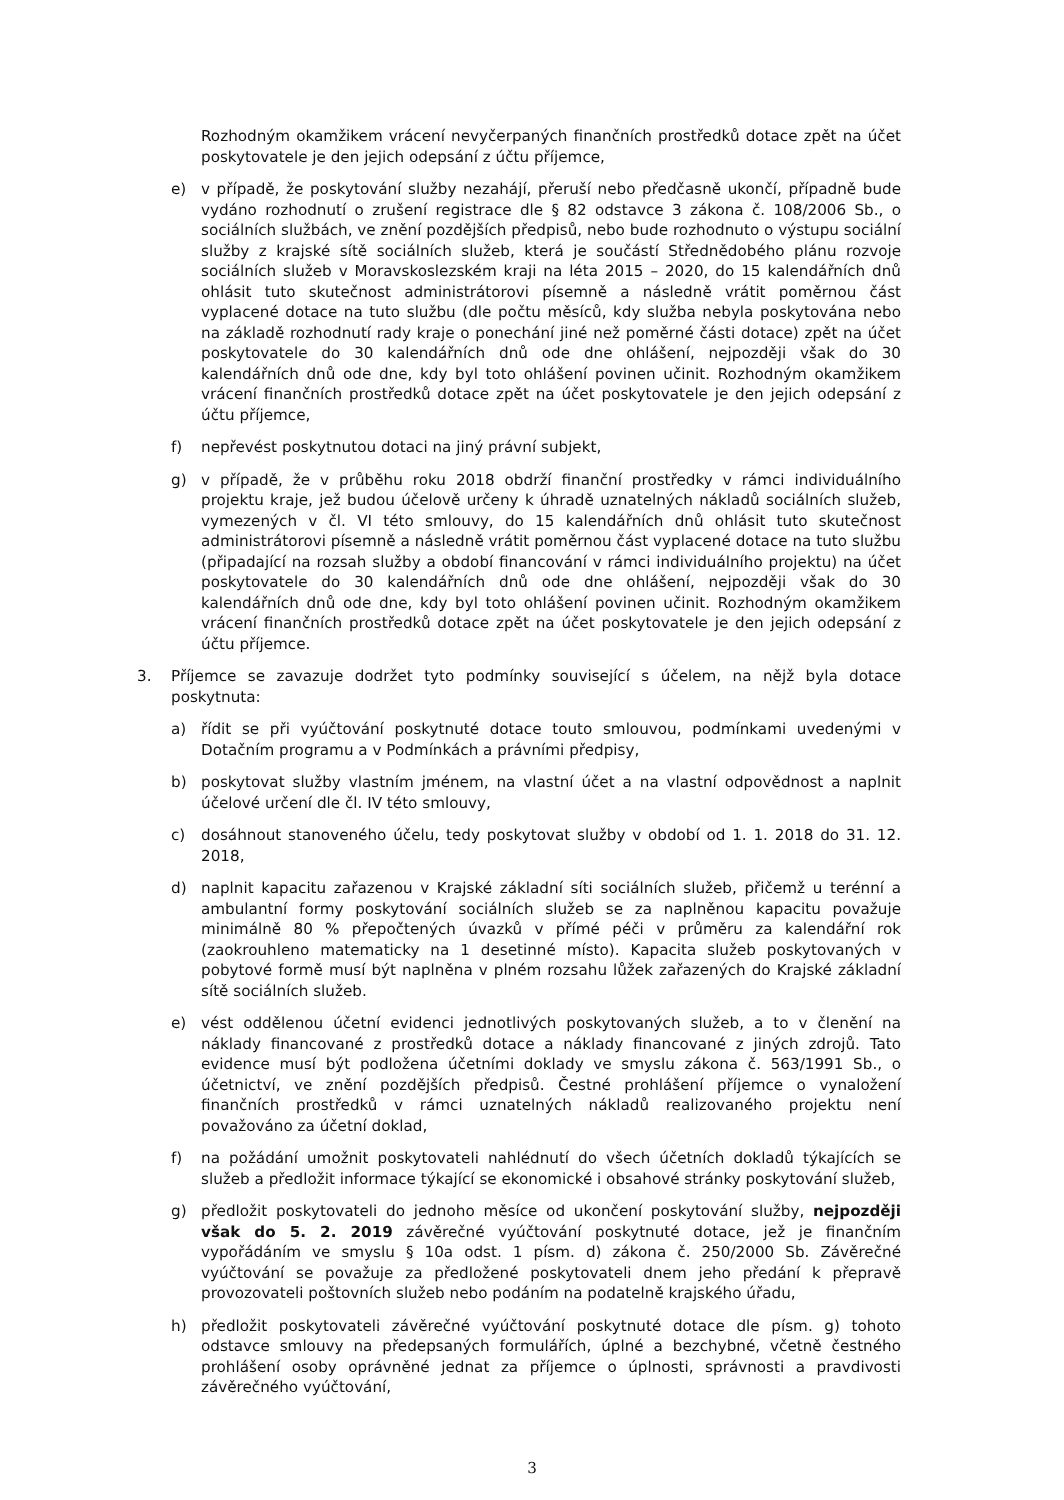Rozhodným okamžikem vrácení nevyčerpaných finančních prostředků dotace zpět na účet poskytovatele je den jejich odepsání z účtu příjemce,
e) v případě, že poskytování služby nezahájí, přeruší nebo předčasně ukončí, případně bude vydáno rozhodnutí o zrušení registrace dle § 82 odstavce 3 zákona č. 108/2006 Sb., o sociálních službách, ve znění pozdějších předpisů, nebo bude rozhodnuto o výstupu sociální služby z krajské sítě sociálních služeb, která je součástí Střednědobého plánu rozvoje sociálních služeb v Moravskoslezském kraji na léta 2015 – 2020, do 15 kalendářních dnů ohlásit tuto skutečnost administrátorovi písemně a následně vrátit poměrnou část vyplacené dotace na tuto službu (dle počtu měsíců, kdy služba nebyla poskytována nebo na základě rozhodnutí rady kraje o ponechání jiné než poměrné části dotace) zpět na účet poskytovatele do 30 kalendářních dnů ode dne ohlášení, nejpozději však do 30 kalendářních dnů ode dne, kdy byl toto ohlášení povinen učinit. Rozhodným okamžikem vrácení finančních prostředků dotace zpět na účet poskytovatele je den jejich odepsání z účtu příjemce,
f) nepřevést poskytnutou dotaci na jiný právní subjekt,
g) v případě, že v průběhu roku 2018 obdrží finanční prostředky v rámci individuálního projektu kraje, jež budou účelově určeny k úhradě uznatelných nákladů sociálních služeb, vymezených v čl. VI této smlouvy, do 15 kalendářních dnů ohlásit tuto skutečnost administrátorovi písemně a následně vrátit poměrnou část vyplacené dotace na tuto službu (připadající na rozsah služby a období financování v rámci individuálního projektu) na účet poskytovatele do 30 kalendářních dnů ode dne ohlášení, nejpozději však do 30 kalendářních dnů ode dne, kdy byl toto ohlášení povinen učinit. Rozhodným okamžikem vrácení finančních prostředků dotace zpět na účet poskytovatele je den jejich odepsání z účtu příjemce.
3. Příjemce se zavazuje dodržet tyto podmínky související s účelem, na nějž byla dotace poskytnuta:
a) řídit se při vyúčtování poskytnuté dotace touto smlouvou, podmínkami uvedenými v Dotačním programu a v Podmínkách a právními předpisy,
b) poskytovat služby vlastním jménem, na vlastní účet a na vlastní odpovědnost a naplnit účelové určení dle čl. IV této smlouvy,
c) dosáhnout stanoveného účelu, tedy poskytovat služby v období od 1. 1. 2018 do 31. 12. 2018,
d) naplnit kapacitu zařazenou v Krajské základní síti sociálních služeb, přičemž u terénní a ambulantní formy poskytování sociálních služeb se za naplněnou kapacitu považuje minimálně 80 % přepočtených úvazků v přímé péči v průměru za kalendářní rok (zaokrouhleno matematicky na 1 desetinné místo). Kapacita služeb poskytovaných v pobytové formě musí být naplněna v plném rozsahu lůžek zařazených do Krajské základní sítě sociálních služeb.
e) vést oddělenou účetní evidenci jednotlivých poskytovaných služeb, a to v členění na náklady financované z prostředků dotace a náklady financované z jiných zdrojů. Tato evidence musí být podložena účetními doklady ve smyslu zákona č. 563/1991 Sb., o účetnictví, ve znění pozdějších předpisů. Čestné prohlášení příjemce o vynaložení finančních prostředků v rámci uznatelných nákladů realizovaného projektu není považováno za účetní doklad,
f) na požádání umožnit poskytovateli nahlédnutí do všech účetních dokladů týkajících se služeb a předložit informace týkající se ekonomické i obsahové stránky poskytování služeb,
g) předložit poskytovateli do jednoho měsíce od ukončení poskytování služby, nejpozději však do 5. 2. 2019 závěrečné vyúčtování poskytnuté dotace, jež je finančním vypořádáním ve smyslu § 10a odst. 1 písm. d) zákona č. 250/2000 Sb. Závěrečné vyúčtování se považuje za předložené poskytovateli dnem jeho předání k přepravě provozovateli poštovních služeb nebo podáním na podatelně krajského úřadu,
h) předložit poskytovateli závěrečné vyúčtování poskytnuté dotace dle písm. g) tohoto odstavce smlouvy na předepsaných formulářích, úplné a bezchybné, včetně čestného prohlášení osoby oprávněné jednat za příjemce o úplnosti, správnosti a pravdivosti závěrečného vyúčtování,
3